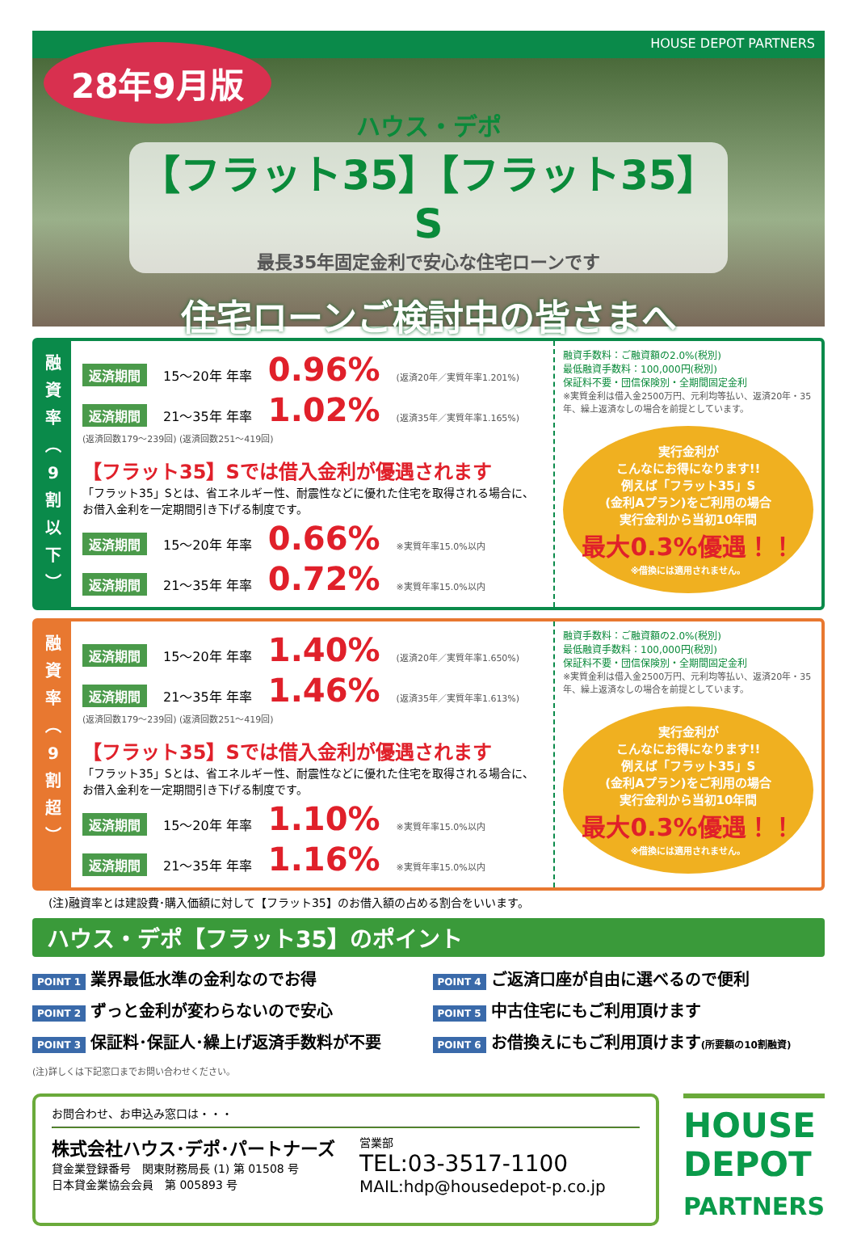HOUSE DEPOT PARTNERS 28年9月版
ハウス・デポ
【フラット35】【フラット35】S
最長35年固定金利で安心な住宅ローンです
住宅ローンご検討中の皆さまへ
融
資
率
︵
9
割
以
下
︶
返済期間 15～20年 年率 0.96% (返済20年／実質年率1.201%)
返済期間 21～35年 年率 1.02% (返済35年／実質年率1.165%)
(返済回数179～239回) (返済回数251～419回)
【フラット35】Sでは借入金利が優遇されます
「フラット35」Sとは、省エネルギー性、耐震性などに優れた住宅を取得される場合に、
お借入金利を一定期間引き下げる制度です。
返済期間 15～20年 年率 0.66% ※実質年率15.0%以内
返済期間 21～35年 年率 0.72% ※実質年率15.0%以内
融資手数料：ご融資額の2.0%(税別)
最低融資手数料：100,000円(税別)
保証料不要・団信保険別・全期間固定金利
※実質金利は借入金2500万円、元利均等払い、返済20年・35年、繰上返済なしの場合を前提としています。
実行金利が
こんなにお得になります!!
例えば「フラット35」S
(金利Aプラン)をご利用の場合
実行金利から当初10年間
最大0.3%優遇！！
※借換には適用されません。
融
資
率
︵
9
割
超
︶
返済期間 15～20年 年率 1.40% (返済20年／実質年率1.650%)
返済期間 21～35年 年率 1.46% (返済35年／実質年率1.613%)
(返済回数179～239回) (返済回数251～419回)
【フラット35】Sでは借入金利が優遇されます
「フラット35」Sとは、省エネルギー性、耐震性などに優れた住宅を取得される場合に、
お借入金利を一定期間引き下げる制度です。
返済期間 15～20年 年率 1.10% ※実質年率15.0%以内
返済期間 21～35年 年率 1.16% ※実質年率15.0%以内
融資手数料：ご融資額の2.0%(税別)
最低融資手数料：100,000円(税別)
保証料不要・団信保険別・全期間固定金利
※実質金利は借入金2500万円、元利均等払い、返済20年・35年、繰上返済なしの場合を前提としています。
実行金利が
こんなにお得になります!!
例えば「フラット35」S
(金利Aプラン)をご利用の場合
実行金利から当初10年間
最大0.3%優遇！！
※借換には適用されません。
(注)融資率とは建設費･購入価額に対して【フラット35】のお借入額の占める割合をいいます。
ハウス・デポ【フラット35】のポイント
POINT 1 業界最低水準の金利なのでお得
POINT 4 ご返済口座が自由に選べるので便利
POINT 2 ずっと金利が変わらないので安心
POINT 5 中古住宅にもご利用頂けます
POINT 3 保証料･保証人･繰上げ返済手数料が不要
POINT 6 お借換えにもご利用頂けます(所要額の10割融資)
(注)詳しくは下記窓口までお問い合わせください。
お問合わせ、お申込み窓口は・・・
株式会社ハウス･デポ･パートナーズ
貸金業登録番号　関東財務局長 (1) 第 01508 号
日本貸金業協会会員　第 005893 号
営業部
TEL:03-3517-1100
MAIL:hdp@housedepot-p.co.jp
HOUSE
DEPOT
PARTNERS